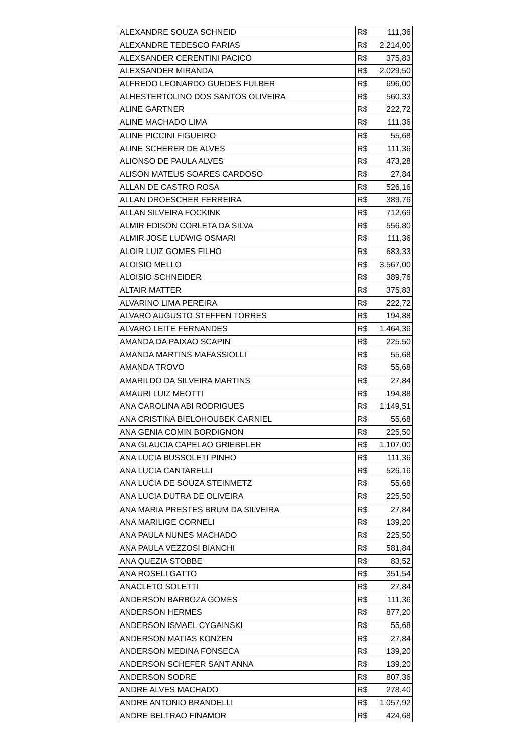| ALEXANDRE SOUZA SCHNEID | R$ 111,36 |
| ALEXANDRE TEDESCO FARIAS | R$ 2.214,00 |
| ALEXSANDER CERENTINI PACICO | R$ 375,83 |
| ALEXSANDER MIRANDA | R$ 2.029,50 |
| ALFREDO LEONARDO GUEDES FULBER | R$ 696,00 |
| ALHESTERTOLINO DOS SANTOS OLIVEIRA | R$ 560,33 |
| ALINE GARTNER | R$ 222,72 |
| ALINE MACHADO LIMA | R$ 111,36 |
| ALINE PICCINI FIGUEIRO | R$ 55,68 |
| ALINE SCHERER DE ALVES | R$ 111,36 |
| ALIONSO DE PAULA ALVES | R$ 473,28 |
| ALISON MATEUS SOARES CARDOSO | R$ 27,84 |
| ALLAN DE CASTRO ROSA | R$ 526,16 |
| ALLAN DROESCHER FERREIRA | R$ 389,76 |
| ALLAN SILVEIRA FOCKINK | R$ 712,69 |
| ALMIR EDISON CORLETA DA SILVA | R$ 556,80 |
| ALMIR JOSE LUDWIG OSMARI | R$ 111,36 |
| ALOIR LUIZ GOMES FILHO | R$ 683,33 |
| ALOISIO MELLO | R$ 3.567,00 |
| ALOISIO SCHNEIDER | R$ 389,76 |
| ALTAIR MATTER | R$ 375,83 |
| ALVARINO LIMA PEREIRA | R$ 222,72 |
| ALVARO AUGUSTO STEFFEN TORRES | R$ 194,88 |
| ALVARO LEITE FERNANDES | R$ 1.464,36 |
| AMANDA DA PAIXAO SCAPIN | R$ 225,50 |
| AMANDA MARTINS MAFASSIOLLI | R$ 55,68 |
| AMANDA TROVO | R$ 55,68 |
| AMARILDO DA SILVEIRA MARTINS | R$ 27,84 |
| AMAURI LUIZ MEOTTI | R$ 194,88 |
| ANA CAROLINA ABI RODRIGUES | R$ 1.149,51 |
| ANA CRISTINA BIELOHOUBEK CARNIEL | R$ 55,68 |
| ANA GENIA COMIN BORDIGNON | R$ 225,50 |
| ANA GLAUCIA CAPELAO GRIEBELER | R$ 1.107,00 |
| ANA LUCIA BUSSOLETI PINHO | R$ 111,36 |
| ANA LUCIA CANTARELLI | R$ 526,16 |
| ANA LUCIA DE SOUZA STEINMETZ | R$ 55,68 |
| ANA LUCIA DUTRA DE OLIVEIRA | R$ 225,50 |
| ANA MARIA PRESTES BRUM DA SILVEIRA | R$ 27,84 |
| ANA MARILIGE CORNELI | R$ 139,20 |
| ANA PAULA NUNES MACHADO | R$ 225,50 |
| ANA PAULA VEZZOSI BIANCHI | R$ 581,84 |
| ANA QUEZIA STOBBE | R$ 83,52 |
| ANA ROSELI GATTO | R$ 351,54 |
| ANACLETO SOLETTI | R$ 27,84 |
| ANDERSON BARBOZA GOMES | R$ 111,36 |
| ANDERSON HERMES | R$ 877,20 |
| ANDERSON ISMAEL CYGAINSKI | R$ 55,68 |
| ANDERSON MATIAS KONZEN | R$ 27,84 |
| ANDERSON MEDINA FONSECA | R$ 139,20 |
| ANDERSON SCHEFER SANT ANNA | R$ 139,20 |
| ANDERSON SODRE | R$ 807,36 |
| ANDRE ALVES MACHADO | R$ 278,40 |
| ANDRE ANTONIO BRANDELLI | R$ 1.057,92 |
| ANDRE BELTRAO FINAMOR | R$ 424,68 |